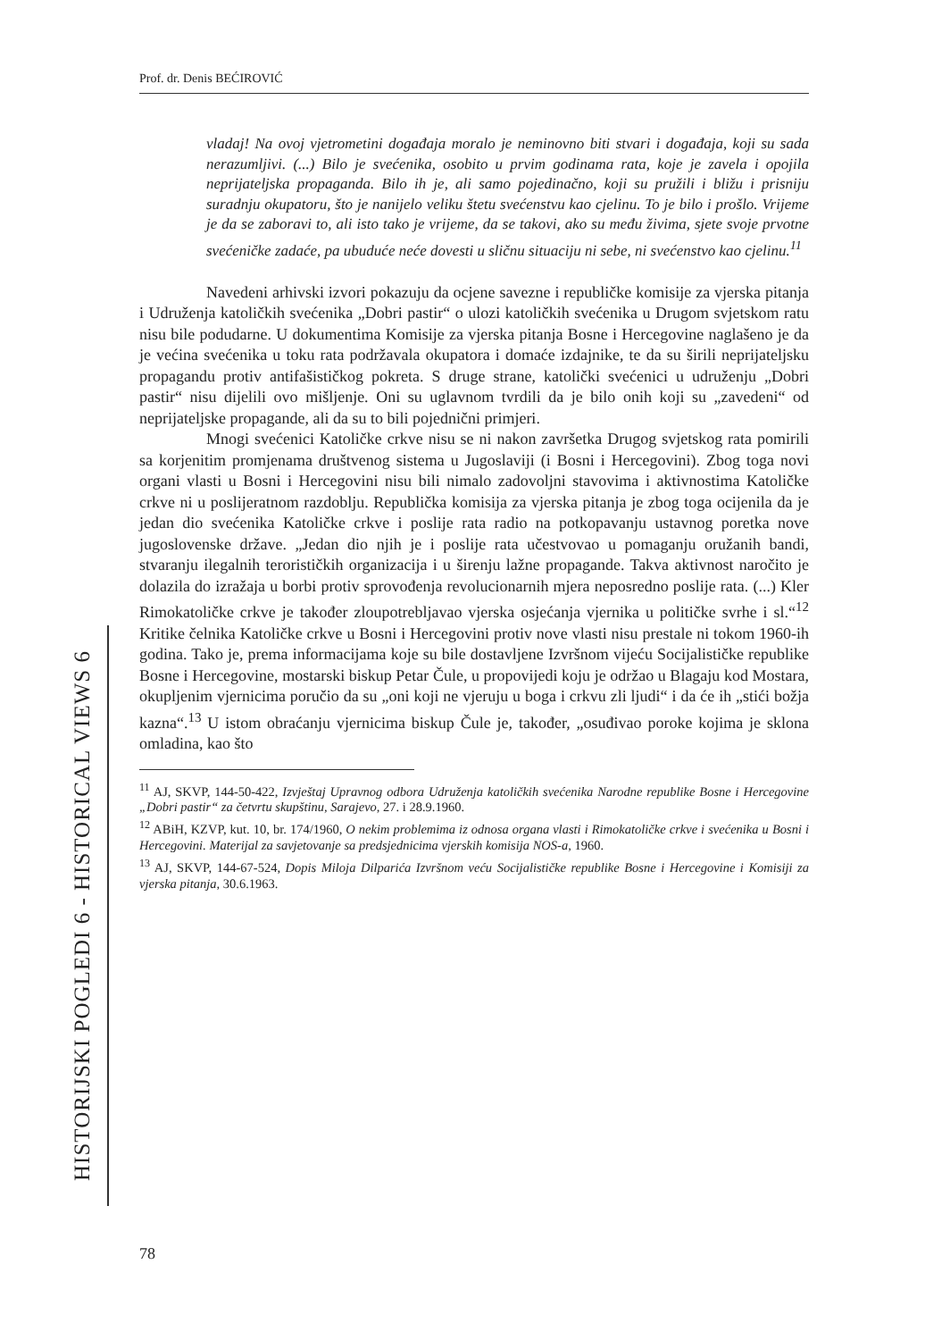Prof. dr. Denis BEĆIROVIĆ
vladaj! Na ovoj vjetrometini događaja moralo je neminovno biti stvari i događaja, koji su sada nerazumljivi. (...) Bilo je svećenika, osobito u prvim godinama rata, koje je zavela i opojila neprijateljska propaganda. Bilo ih je, ali samo pojedinačno, koji su pružili i bližu i prisniju suradnju okupatoru, što je nanijelo veliku štetu svećenstvu kao cjelinu. To je bilo i prošlo. Vrijeme je da se zaboravi to, ali isto tako je vrijeme, da se takovi, ako su među živima, sjete svoje prvotne svećeničke zadaće, pa ubuduće neće dovesti u sličnu situaciju ni sebe, ni svećenstvo kao cjelinu.<sup>11</sup>
Navedeni arhivski izvori pokazuju da ocjene savezne i republičke komisije za vjerska pitanja i Udruženja katoličkih svećenika „Dobri pastir“ o ulozi katoličkih svećenika u Drugom svjetskom ratu nisu bile podudarne. U dokumentima Komisije za vjerska pitanja Bosne i Hercegovine naglašeno je da je većina svećenika u toku rata podržavala okupatora i domaće izdajnike, te da su širili neprijateljsku propagandu protiv antifašističkog pokreta. S druge strane, katolički svećenici u udruženju „Dobri pastir“ nisu dijelili ovo mišljenje. Oni su uglavnom tvrdili da je bilo onih koji su „zavedeni“ od neprijateljske propagande, ali da su to bili pojednični primjeri.
Mnogi svećenici Katoličke crkve nisu se ni nakon završetka Drugog svjetskog rata pomirili sa korjenitim promjenama društvenog sistema u Jugoslaviji (i Bosni i Hercegovini). Zbog toga novi organi vlasti u Bosni i Hercegovini nisu bili nimalo zadovoljni stavovima i aktivnostima Katoličke crkve ni u poslijeratnom razdoblju. Republička komisija za vjerska pitanja je zbog toga ocijenila da je jedan dio svećenika Katoličke crkve i poslije rata radio na potkopavanju ustavnog poretka nove jugoslovenske države. „Jedan dio njih je i poslije rata učestvovao u pomaganju oružanih bandi, stvaranju ilegalnih terorističkih organizacija i u širenju lažne propagande. Takva aktivnost naročito je dolazila do izražaja u borbi protiv sprovođenja revolucionarnih mjera neposredno poslije rata. (...) Kler Rimokatoličke crkve je također zloupotrebljavao vjerska osjećanja vjernika u političke svrhe i sl.“<sup>12</sup> Kritike čelnika Katoličke crkve u Bosni i Hercegovini protiv nove vlasti nisu prestale ni tokom 1960-ih godina. Tako je, prema informacijama koje su bile dostavljene Izvršnom vijeću Socijalističke republike Bosne i Hercegovine, mostarski biskup Petar Čule, u propovijedi koju je održao u Blagaju kod Mostara, okupljenim vjernicima poručio da su „oni koji ne vjeruju u boga i crkvu zli ljudi“ i da će ih „stići božja kazna“.<sup>13</sup> U istom obraćanju vjernicima biskup Čule je, također, „osuđivao poroke kojima je sklona omladina, kao što
<sup>11</sup> AJ, SKVP, 144-50-422, Izvještaj Upravnog odbora Udruženja katoličkih svećenika Narodne republike Bosne i Hercegovine „Dobri pastir“ za četvrtu skupštinu, Sarajevo, 27. i 28.9.1960.
<sup>12</sup> ABiH, KZVP, kut. 10, br. 174/1960, O nekim problemima iz odnosa organa vlasti i Rimokatoličke crkve i svećenika u Bosni i Hercegovini. Materijal za savjetovanje sa predsjednicima vjerskih komisija NOS-a, 1960.
<sup>13</sup> AJ, SKVP, 144-67-524, Dopis Miloja Dilparića Izvršnom veću Socijalističke republike Bosne i Hercegovine i Komisiji za vjerska pitanja, 30.6.1963.
HISTORIJSKI POGLEDI 6 - HISTORICAL VIEWS 6
78